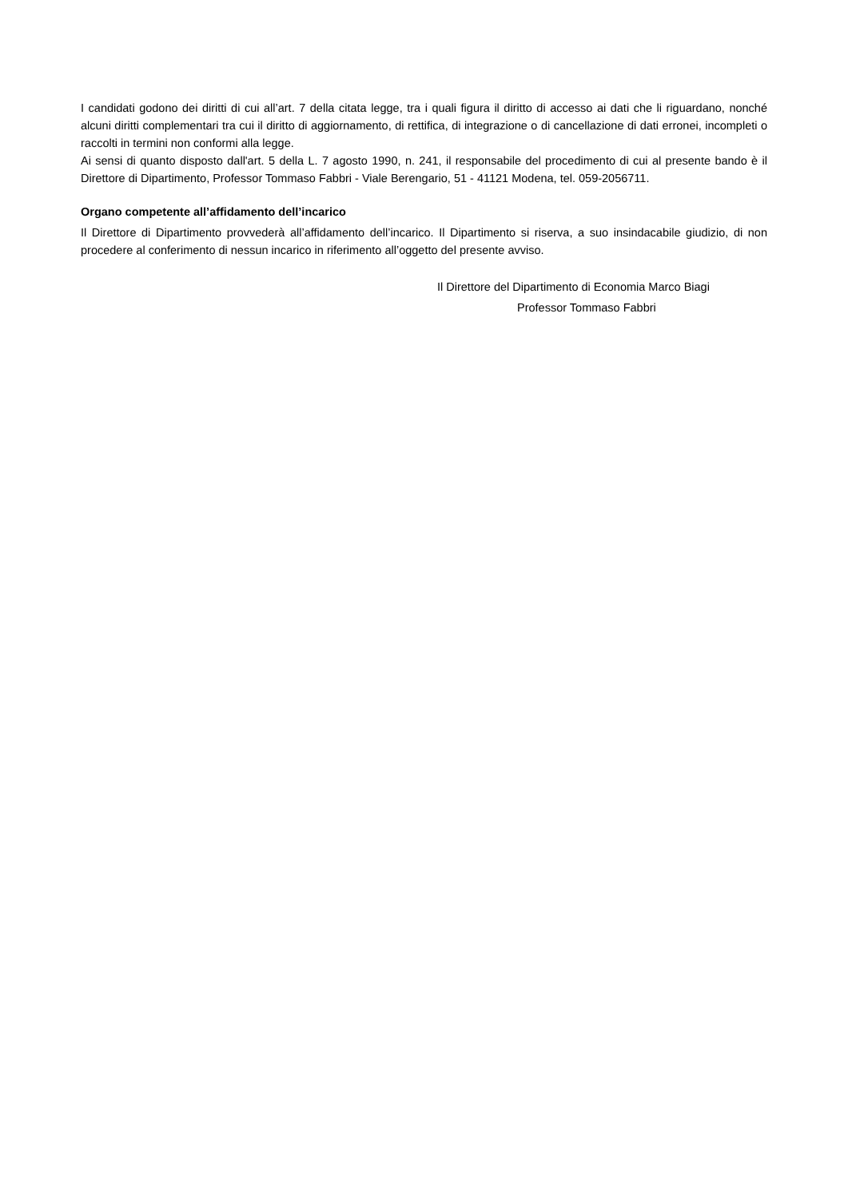I candidati godono dei diritti di cui all’art. 7 della citata legge, tra i quali figura il diritto di accesso ai dati che li riguardano, nonché alcuni diritti complementari tra cui il diritto di aggiornamento, di rettifica, di integrazione o di cancellazione di dati erronei, incompleti o raccolti in termini non conformi alla legge.
Ai sensi di quanto disposto dall'art. 5 della L. 7 agosto 1990, n. 241, il responsabile del procedimento di cui al presente bando è il Direttore di Dipartimento, Professor Tommaso Fabbri - Viale Berengario, 51 - 41121 Modena, tel. 059-2056711.
Organo competente all’affidamento dell’incarico
Il Direttore di Dipartimento provvederà all’affidamento dell’incarico. Il Dipartimento si riserva, a suo insindacabile giudizio, di non procedere al conferimento di nessun incarico in riferimento all’oggetto del presente avviso.
Il Direttore del Dipartimento di Economia Marco Biagi
Professor Tommaso Fabbri